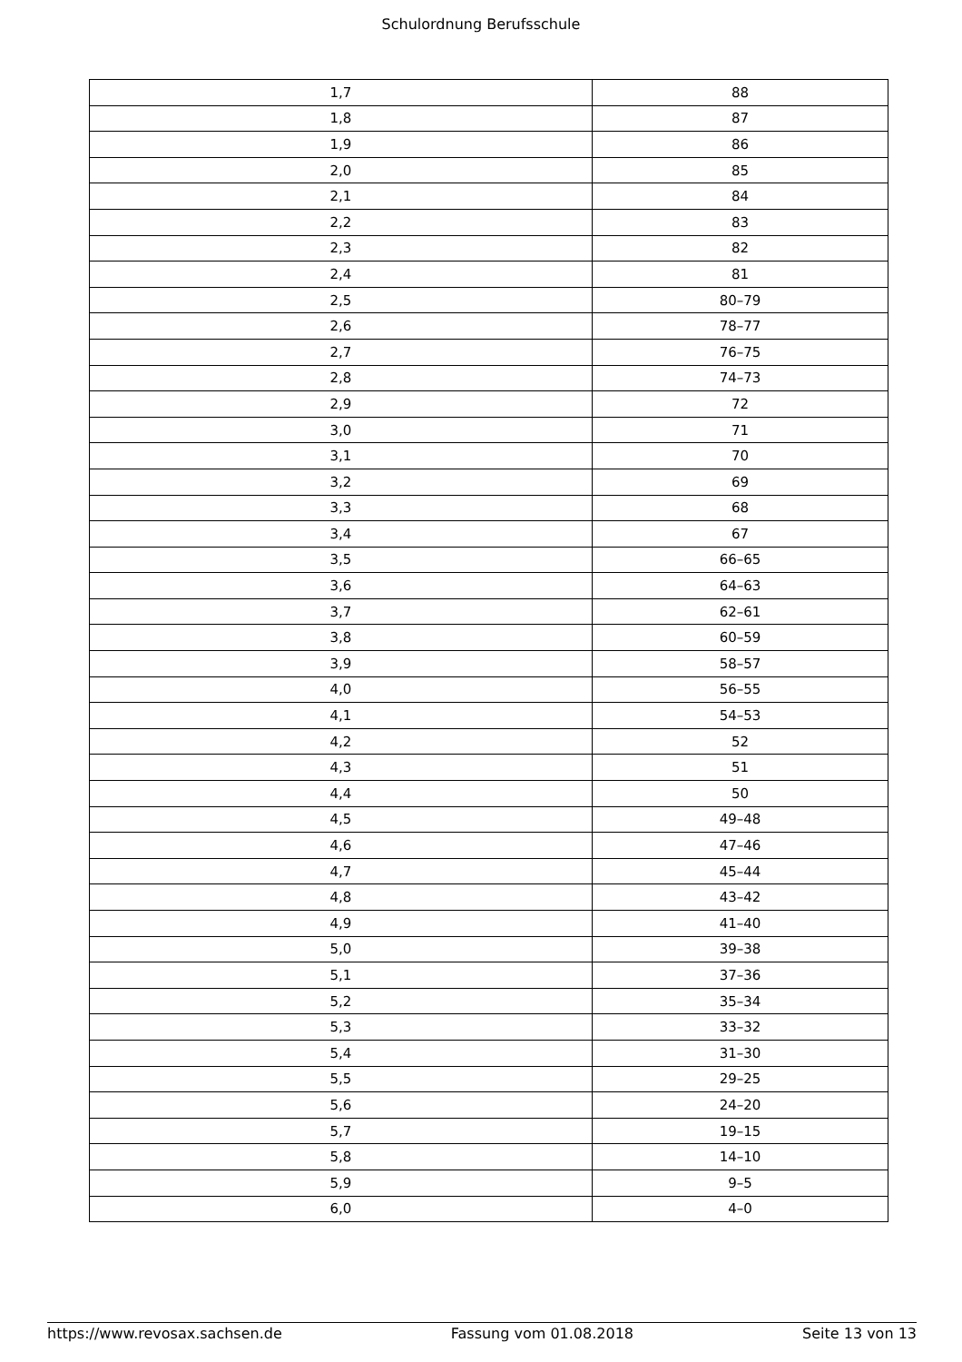Schulordnung Berufsschule
| 1,7 | 88 |
| 1,8 | 87 |
| 1,9 | 86 |
| 2,0 | 85 |
| 2,1 | 84 |
| 2,2 | 83 |
| 2,3 | 82 |
| 2,4 | 81 |
| 2,5 | 80–79 |
| 2,6 | 78–77 |
| 2,7 | 76–75 |
| 2,8 | 74–73 |
| 2,9 | 72 |
| 3,0 | 71 |
| 3,1 | 70 |
| 3,2 | 69 |
| 3,3 | 68 |
| 3,4 | 67 |
| 3,5 | 66–65 |
| 3,6 | 64–63 |
| 3,7 | 62–61 |
| 3,8 | 60–59 |
| 3,9 | 58–57 |
| 4,0 | 56–55 |
| 4,1 | 54–53 |
| 4,2 | 52 |
| 4,3 | 51 |
| 4,4 | 50 |
| 4,5 | 49–48 |
| 4,6 | 47–46 |
| 4,7 | 45–44 |
| 4,8 | 43–42 |
| 4,9 | 41–40 |
| 5,0 | 39–38 |
| 5,1 | 37–36 |
| 5,2 | 35–34 |
| 5,3 | 33–32 |
| 5,4 | 31–30 |
| 5,5 | 29–25 |
| 5,6 | 24–20 |
| 5,7 | 19–15 |
| 5,8 | 14–10 |
| 5,9 | 9–5 |
| 6,0 | 4–0 |
https://www.revosax.sachsen.de Fassung vom 01.08.2018 Seite 13 von 13